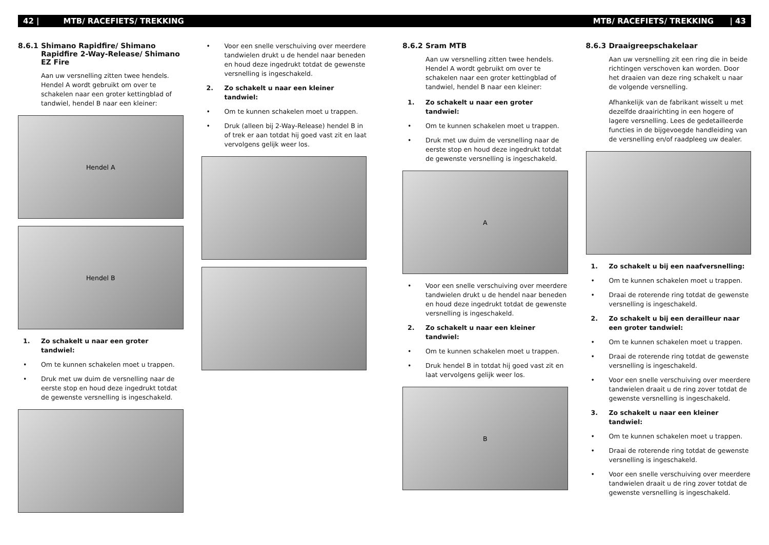42 | MTB/ RACEFIETS/ TREKKING
8.6.1 Shimano Rapidfire/ Shimano Rapidfire 2-Way-Release/ Shimano EZ Fire
Aan uw versnelling zitten twee hendels. Hendel A wordt gebruikt om over te schakelen naar een groter kettingblad of tandwiel, hendel B naar een kleiner:
Hendel A
Hendel B
1. Zo schakelt u naar een groter tandwiel:
• Om te kunnen schakelen moet u trappen.
• Druk met uw duim de versnelling naar de eerste stop en houd deze ingedrukt totdat de gewenste versnelling is ingeschakeld.
• Voor een snelle verschuiving over meerdere tandwielen drukt u de hendel naar beneden en houd deze ingedrukt totdat de gewenste versnelling is ingeschakeld.
2. Zo schakelt u naar een kleiner tandwiel:
• Om te kunnen schakelen moet u trappen.
• Druk (alleen bij 2-Way-Release) hendel B in of trek er aan totdat hij goed vast zit en laat vervolgens gelijk weer los.
MTB/ RACEFIETS/ TREKKING | 43
8.6.2 Sram MTB
Aan uw versnelling zitten twee hendels. Hendel A wordt gebruikt om over te schakelen naar een groter kettingblad of tandwiel, hendel B naar een kleiner:
1. Zo schakelt u naar een groter tandwiel:
• Om te kunnen schakelen moet u trappen.
• Druk met uw duim de versnelling naar de eerste stop en houd deze ingedrukt totdat de gewenste versnelling is ingeschakeld.
A
• Voor een snelle verschuiving over meerdere tandwielen drukt u de hendel naar beneden en houd deze ingedrukt totdat de gewenste versnelling is ingeschakeld.
2. Zo schakelt u naar een kleiner tandwiel:
• Om te kunnen schakelen moet u trappen.
• Druk hendel B in totdat hij goed vast zit en laat vervolgens gelijk weer los.
B
8.6.3 Draaigreepschakelaar
Aan uw versnelling zit een ring die in beide richtingen verschoven kan worden. Door het draaien van deze ring schakelt u naar de volgende versnelling.
Afhankelijk van de fabrikant wisselt u met dezelfde draairichting in een hogere of lagere versnelling. Lees de gedetailleerde functies in de bijgevoegde handleiding van de versnelling en/of raadpleeg uw dealer.
1. Zo schakelt u bij een naafversnelling:
• Om te kunnen schakelen moet u trappen.
• Draai de roterende ring totdat de gewenste versnelling is ingeschakeld.
2. Zo schakelt u bij een derailleur naar een groter tandwiel:
• Om te kunnen schakelen moet u trappen.
• Draai de roterende ring totdat de gewenste versnelling is ingeschakeld.
• Voor een snelle verschuiving over meerdere tandwielen draait u de ring zover totdat de gewenste versnelling is ingeschakeld.
3. Zo schakelt u naar een kleiner tandwiel:
• Om te kunnen schakelen moet u trappen.
• Draai de roterende ring totdat de gewenste versnelling is ingeschakeld.
• Voor een snelle verschuiving over meerdere tandwielen draait u de ring zover totdat de gewenste versnelling is ingeschakeld.